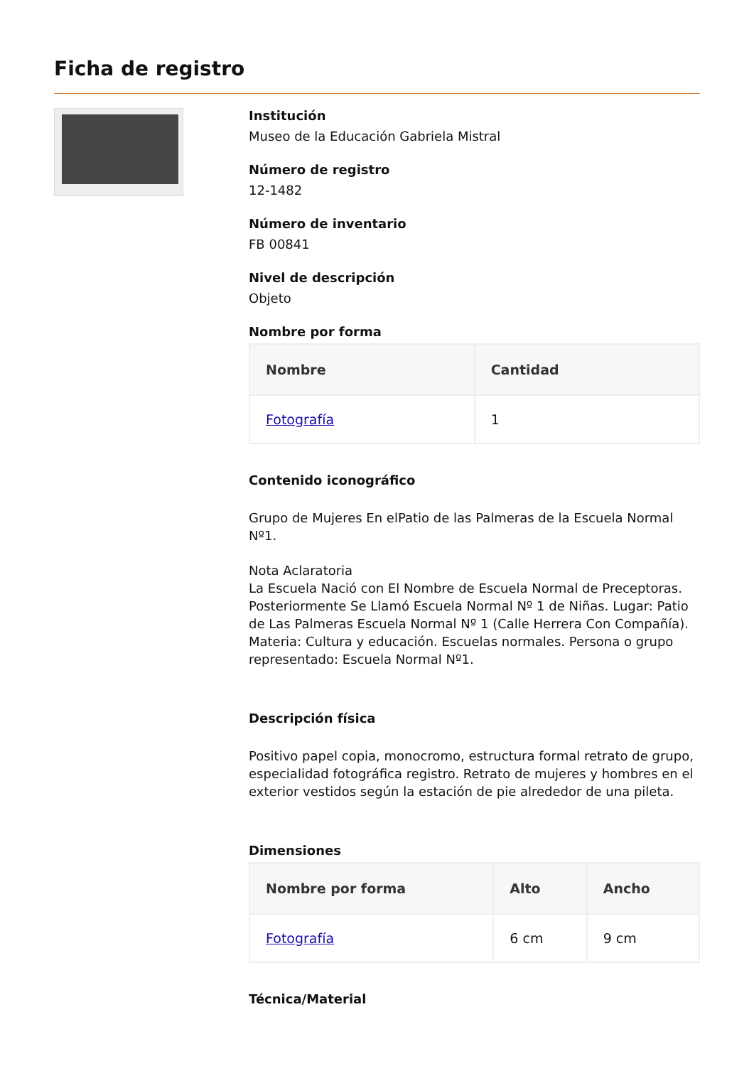Ficha de registro
Institución
Museo de la Educación Gabriela Mistral
Número de registro
12-1482
Número de inventario
FB 00841
Nivel de descripción
Objeto
Nombre por forma
| Nombre | Cantidad |
| --- | --- |
| Fotografía | 1 |
Contenido iconográfico
Grupo de Mujeres En elPatio de las Palmeras de la Escuela Normal Nº1.
Nota Aclaratoria
La Escuela Nació con El Nombre de Escuela Normal de Preceptoras. Posteriormente Se Llamó Escuela Normal Nº 1 de Niñas. Lugar: Patio de Las Palmeras Escuela Normal Nº 1 (Calle Herrera Con Compañía). Materia: Cultura y educación. Escuelas normales. Persona o grupo representado: Escuela Normal Nº1.
Descripción física
Positivo papel copia, monocromo, estructura formal retrato de grupo, especialidad fotográfica registro. Retrato de mujeres y hombres en el exterior vestidos según la estación de pie alrededor de una pileta.
Dimensiones
| Nombre por forma | Alto | Ancho |
| --- | --- | --- |
| Fotografía | 6 cm | 9 cm |
Técnica/Material